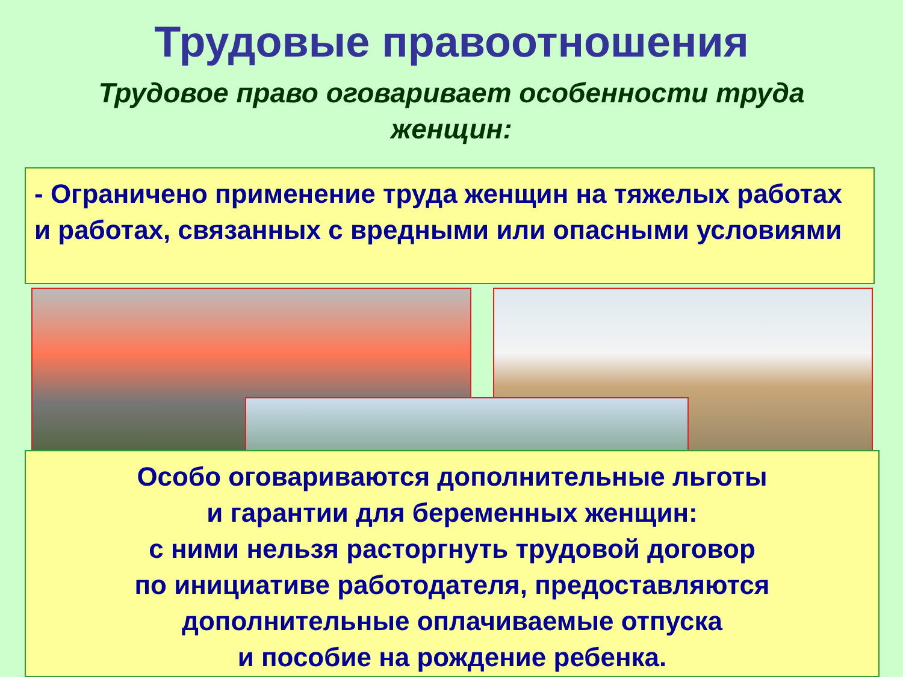Трудовые правоотношения
Трудовое право оговаривает особенности труда женщин:
- Ограничено применение труда женщин на тяжелых работах и работах, связанных с вредными или опасными условиями
Особо оговариваются дополнительные льготы
и гарантии для беременных женщин:
с ними нельзя расторгнуть трудовой договор
по инициативе работодателя, предоставляются
дополнительные оплачиваемые отпуска
и пособие на рождение ребенка.